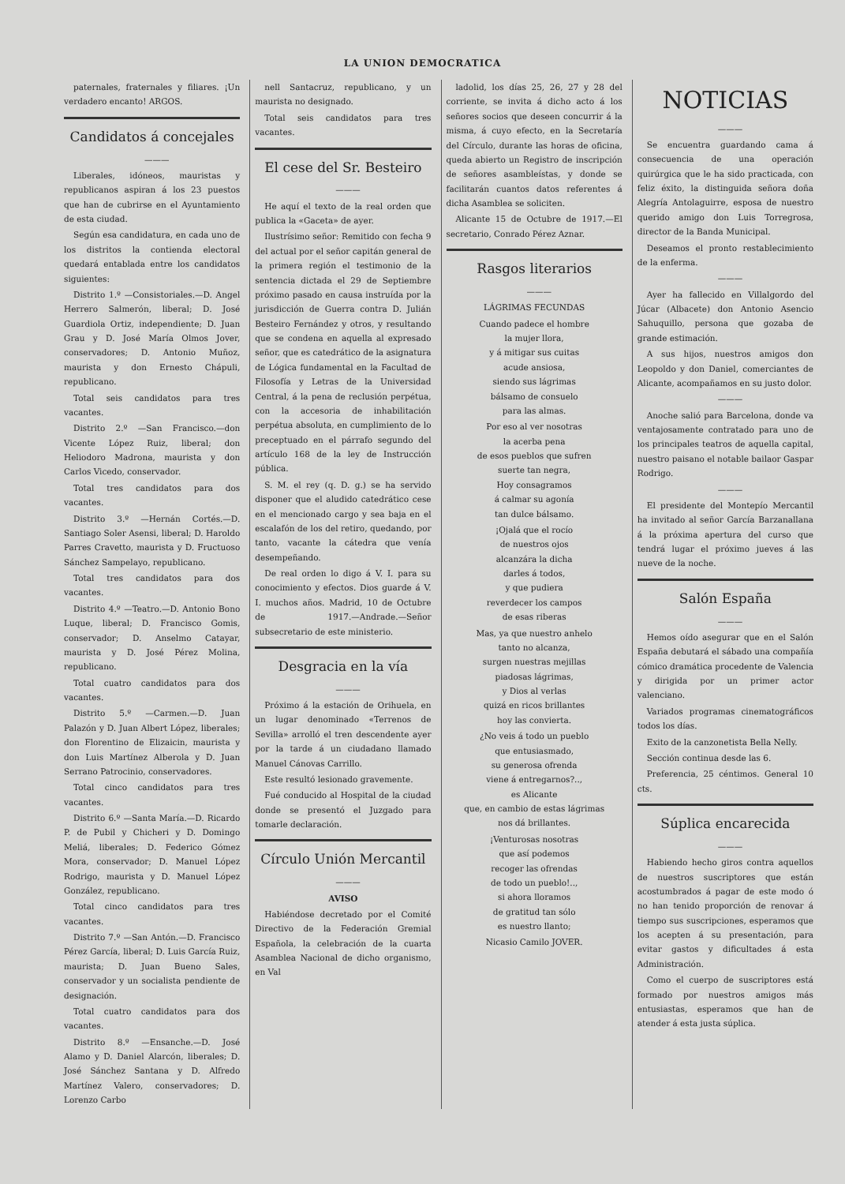LA UNION DEMOCRATICA
paternales, fraternales y filiares. ¡Un verdadero encanto! ARGOS.
Candidatos á concejales
———
Liberales, idóneos, mauristas y republicanos aspiran á los 23 puestos que han de cubrirse en el Ayuntamiento de esta ciudad.
Según esa candidatura, en cada uno de los distritos la contienda electoral quedará entablada entre los candidatos siguientes:
Distrito 1.º —Consistoriales.—D. Angel Herrero Salmerón, liberal; D. José Guardiola Ortiz, independiente; D. Juan Grau y D. José María Olmos Jover, conservadores; D. Antonio Muñoz, maurista y don Ernesto Chápuli, republicano.
Total seis candidatos para tres vacantes.
Distrito 2.º —San Francisco.—don Vicente López Ruiz, liberal; don Heliodoro Madrona, maurista y don Carlos Vicedo, conservador.
Total tres candidatos para dos vacantes.
Distrito 3.º —Hernán Cortés.—D. Santiago Soler Asensi, liberal; D. Haroldo Parres Cravetto, maurista y D. Fructuoso Sánchez Sampelayo, republicano.
Total tres candidatos para dos vacantes.
Distrito 4.º —Teatro.—D. Antonio Bono Luque, liberal; D. Francisco Gomis, conservador; D. Anselmo Catayar, maurista y D. José Pérez Molina, republicano.
Total cuatro candidatos para dos vacantes.
Distrito 5.º —Carmen.—D. Juan Palazón y D. Juan Albert López, liberales; don Florentino de Elizaicin, maurista y don Luis Martínez Alberola y D. Juan Serrano Patrocinio, conservadores.
Total cinco candidatos para tres vacantes.
Distrito 6.º —Santa María.—D. Ricardo P. de Pubil y Chicheri y D. Domingo Meliá, liberales; D. Federico Gómez Mora, conservador; D. Manuel López Rodrigo, maurista y D. Manuel López González, republicano.
Total cinco candidatos para tres vacantes.
Distrito 7.º —San Antón.—D. Francisco Pérez García, liberal; D. Luis García Ruiz, maurista; D. Juan Bueno Sales, conservador y un socialista pendiente de designación.
Total cuatro candidatos para dos vacantes.
Distrito 8.º —Ensanche.—D. José Alamo y D. Daniel Alarcón, liberales; D. José Sánchez Santana y D. Alfredo Martínez Valero, conservadores; D. Lorenzo Carbo
nell Santacruz, republicano, y un maurista no designado.
Total seis candidatos para tres vacantes.
El cese del Sr. Besteiro
———
He aquí el texto de la real orden que publica la «Gaceta» de ayer.
Ilustrísimo señor: Remitido con fecha 9 del actual por el señor capitán general de la primera región el testimonio de la sentencia dictada el 29 de Septiembre próximo pasado en causa instruída por la jurisdicción de Guerra contra D. Julián Besteiro Fernández y otros, y resultando que se condena en aquella al expresado señor, que es catedrático de la asignatura de Lógica fundamental en la Facultad de Filosofía y Letras de la Universidad Central, á la pena de reclusión perpétua, con la accesoria de inhabilitación perpétua absoluta, en cumplimiento de lo preceptuado en el párrafo segundo del artículo 168 de la ley de Instrucción pública.
S. M. el rey (q. D. g.) se ha servido disponer que el aludido catedrático cese en el mencionado cargo y sea baja en el escalafón de los del retiro, quedando, por tanto, vacante la cátedra que venía desempeñando.
De real orden lo digo á V. I. para su conocimiento y efectos. Dios guarde á V. I. muchos años. Madrid, 10 de Octubre de 1917.—Andrade.—Señor subsecretario de este ministerio.
Desgracia en la vía
———
Próximo á la estación de Orihuela, en un lugar denominado «Terrenos de Sevilla» arrolló el tren descendente ayer por la tarde á un ciudadano llamado Manuel Cánovas Carrillo.
Este resultó lesionado gravemente.
Fué conducido al Hospital de la ciudad donde se presentó el Juzgado para tomarle declaración.
Círculo Unión Mercantil
———
AVISO
Habiéndose decretado por el Comité Directivo de la Federación Gremial Española, la celebración de la cuarta Asamblea Nacional de dicho organismo, en Val
ladolid, los días 25, 26, 27 y 28 del corriente, se invita á dicho acto á los señores socios que deseen concurrir á la misma, á cuyo efecto, en la Secretaría del Círculo, durante las horas de oficina, queda abierto un Registro de inscripción de señores asambleístas, y donde se facilitarán cuantos datos referentes á dicha Asamblea se soliciten.
Alicante 15 de Octubre de 1917.—El secretario, Conrado Pérez Aznar.
Rasgos literarios
———
LÁGRIMAS FECUNDAS
Cuando padece el hombre
la mujer llora,
y á mitigar sus cuitas
acude ansiosa,
siendo sus lágrimas
bálsamo de consuelo
para las almas.
Por eso al ver nosotras
la acerba pena
de esos pueblos que sufren
suerte tan negra,
Hoy consagramos
á calmar su agonía
tan dulce bálsamo.
¡Ojalá que el rocío
de nuestros ojos
alcanzára la dicha
darles á todos,
y que pudiera
reverdecer los campos
de esas riberas
Mas, ya que nuestro anhelo
tanto no alcanza,
surgen nuestras mejillas
piadosas lágrimas,
y Dios al verlas
quizá en ricos brillantes
hoy las convierta.
¿No veis á todo un pueblo
que entusiasmado,
su generosa ofrenda
viene á entregarnos?..,
es Alicante
que, en cambio de estas lágrimas
nos dá brillantes.
¡Venturosas nosotras
que así podemos
recoger las ofrendas
de todo un pueblo!..,
si ahora lloramos
de gratitud tan sólo
es nuestro llanto;
Nicasio Camilo JOVER.
NOTICIAS
———
Se encuentra guardando cama á consecuencia de una operación quirúrgica que le ha sido practicada, con feliz éxito, la distinguida señora doña Alegría Antolaguirre, esposa de nuestro querido amigo don Luis Torregrosa, director de la Banda Municipal.
Deseamos el pronto restablecimiento de la enferma.
———
Ayer ha fallecido en Villalgordo del Júcar (Albacete) don Antonio Asencio Sahuquillo, persona que gozaba de grande estimación.
A sus hijos, nuestros amigos don Leopoldo y don Daniel, comerciantes de Alicante, acompañamos en su justo dolor.
———
Anoche salió para Barcelona, donde va ventajosamente contratado para uno de los principales teatros de aquella capital, nuestro paisano el notable bailaor Gaspar Rodrigo.
———
El presidente del Montepío Mercantil ha invitado al señor García Barzanallana á la próxima apertura del curso que tendrá lugar el próximo jueves á las nueve de la noche.
Salón España
———
Hemos oído asegurar que en el Salón España debutará el sábado una compañía cómico dramática procedente de Valencia y dirigida por un primer actor valenciano.
Variados programas cinematográficos todos los días.
Exito de la canzonetista Bella Nelly.
Sección continua desde las 6.
Preferencia, 25 céntimos. General 10 cts.
Súplica encarecida
———
Habiendo hecho giros contra aquellos de nuestros suscriptores que están acostumbrados á pagar de este modo ó no han tenido proporción de renovar á tiempo sus suscripciones, esperamos que los acepten á su presentación, para evitar gastos y dificultades á esta Administración.
Como el cuerpo de suscriptores está formado por nuestros amigos más entusiastas, esperamos que han de atender á esta justa súplica.